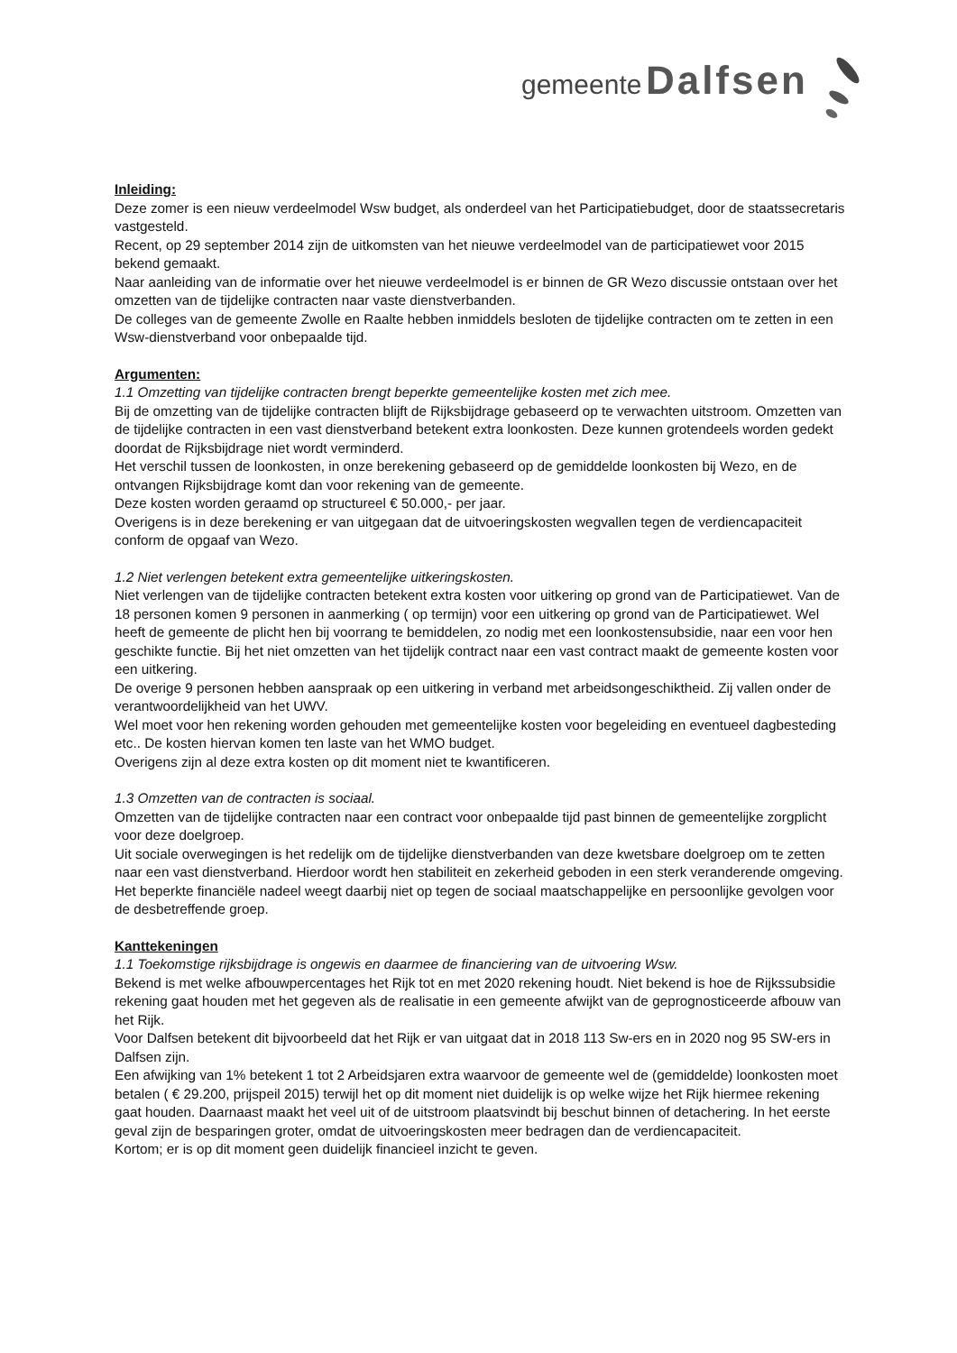gemeente Dalfsen
Inleiding:
Deze zomer is een nieuw verdeelmodel Wsw budget, als onderdeel van het Participatiebudget, door de staatssecretaris vastgesteld.
Recent, op 29 september 2014 zijn de uitkomsten van het nieuwe verdeelmodel van de participatiewet voor 2015 bekend gemaakt.
Naar aanleiding van de informatie over het nieuwe verdeelmodel is er binnen de GR Wezo discussie ontstaan over het omzetten van de tijdelijke contracten naar vaste dienstverbanden.
De colleges van de gemeente Zwolle en Raalte hebben inmiddels besloten de tijdelijke contracten om te zetten in een Wsw-dienstverband voor onbepaalde tijd.
Argumenten:
1.1 Omzetting van tijdelijke contracten brengt beperkte gemeentelijke kosten met zich mee.
Bij de omzetting van de tijdelijke contracten blijft de Rijksbijdrage gebaseerd op te verwachten uitstroom. Omzetten van de tijdelijke contracten in een vast dienstverband betekent extra loonkosten. Deze kunnen grotendeels worden gedekt doordat de Rijksbijdrage niet wordt verminderd.
Het verschil tussen de loonkosten, in onze berekening gebaseerd op de gemiddelde loonkosten bij Wezo, en de ontvangen Rijksbijdrage komt dan voor rekening van de gemeente.
Deze kosten worden geraamd op structureel € 50.000,- per jaar.
Overigens is in deze berekening er van uitgegaan dat de uitvoeringskosten wegvallen tegen de verdiencapaciteit conform de opgaaf van Wezo.
1.2 Niet verlengen betekent extra gemeentelijke uitkeringskosten.
Niet verlengen van de tijdelijke contracten betekent extra kosten voor uitkering op grond van de Participatiewet. Van de 18 personen komen 9 personen in aanmerking ( op termijn) voor een uitkering op grond van de Participatiewet. Wel heeft de gemeente de plicht hen bij voorrang te bemiddelen, zo nodig met een loonkostensubsidie, naar een voor hen geschikte functie. Bij het niet omzetten van het tijdelijk contract naar een vast contract maakt de gemeente kosten voor een uitkering.
De overige 9 personen hebben aanspraak op een uitkering in verband met arbeidsongeschiktheid. Zij vallen onder de verantwoordelijkheid van het UWV.
Wel moet voor hen rekening worden gehouden met gemeentelijke kosten voor begeleiding en eventueel dagbesteding etc.. De kosten hiervan komen ten laste van het WMO budget.
Overigens zijn al deze extra kosten op dit moment niet te kwantificeren.
1.3 Omzetten van de contracten is sociaal.
Omzetten van de tijdelijke contracten naar een contract voor onbepaalde tijd past binnen de gemeentelijke zorgplicht voor deze doelgroep.
Uit sociale overwegingen is het redelijk om de tijdelijke dienstverbanden van deze kwetsbare doelgroep om te zetten naar een vast dienstverband. Hierdoor wordt hen stabiliteit en zekerheid geboden in een sterk veranderende omgeving. Het beperkte financiële nadeel weegt daarbij niet op tegen de sociaal maatschappelijke en persoonlijke gevolgen voor de desbetreffende groep.
Kanttekeningen
1.1 Toekomstige rijksbijdrage is ongewis en daarmee de financiering van de uitvoering Wsw.
Bekend is met welke afbouwpercentages het Rijk tot en met 2020 rekening houdt. Niet bekend is hoe de Rijkssubsidie rekening gaat houden met het gegeven als de realisatie in een gemeente afwijkt van de geprognosticeerde afbouw van het Rijk.
Voor Dalfsen betekent dit bijvoorbeeld dat het Rijk er van uitgaat dat in 2018 113 Sw-ers en in 2020 nog 95 SW-ers in Dalfsen zijn.
Een afwijking van 1% betekent 1 tot 2 Arbeidsjaren extra waarvoor de gemeente wel de (gemiddelde) loonkosten moet betalen ( € 29.200, prijspeil 2015) terwijl het op dit moment niet duidelijk is op welke wijze het Rijk hiermee rekening gaat houden. Daarnaast maakt het veel uit of de uitstroom plaatsvindt bij beschut binnen of detachering. In het eerste geval zijn de besparingen groter, omdat de uitvoeringskosten meer bedragen dan de verdiencapaciteit.
Kortom; er is op dit moment geen duidelijk financieel inzicht te geven.